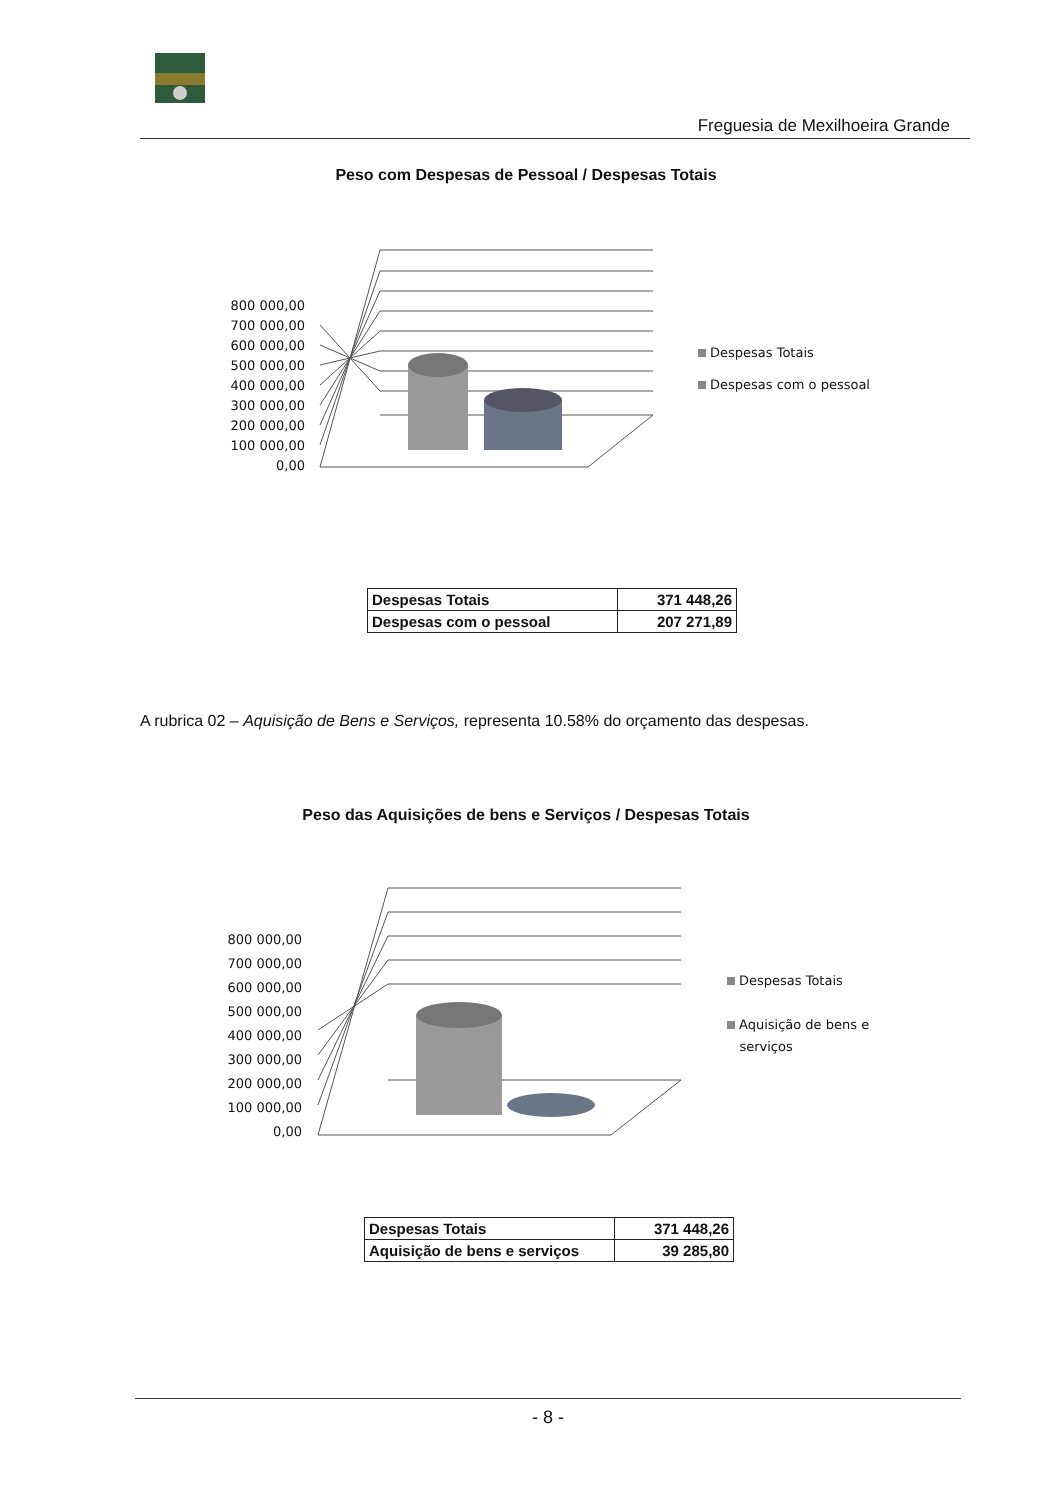Freguesia de Mexilhoeira Grande
Peso com Despesas de Pessoal / Despesas Totais
800 000,00
700 000,00
600 000,00
500 000,00
400 000,00
300 000,00
200 000,00
100 000,00
0,00
Despesas Totais
Despesas com o pessoal
| Despesas Totais | 371 448,26 |
| Despesas com o pessoal | 207 271,89 |
A rubrica 02 – Aquisição de Bens e Serviços, representa 10.58% do orçamento das despesas.
Peso das Aquisições de bens e Serviços / Despesas Totais
800 000,00
700 000,00
600 000,00
500 000,00
400 000,00
300 000,00
200 000,00
100 000,00
0,00
Despesas Totais
Aquisição de bens e
serviços
| Despesas Totais | 371 448,26 |
| Aquisição de bens e serviços | 39 285,80 |
- 8 -